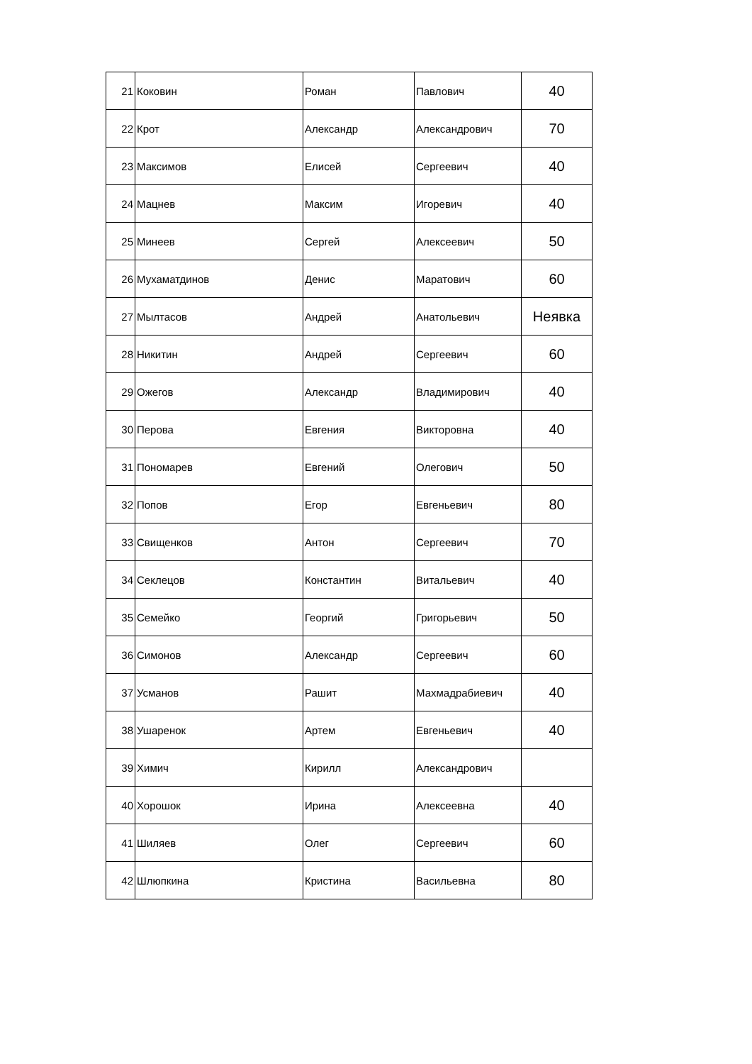| 21 | Коковин | Роман | Павлович | 40 |
| 22 | Крот | Александр | Александрович | 70 |
| 23 | Максимов | Елисей | Сергеевич | 40 |
| 24 | Мацнев | Максим | Игоревич | 40 |
| 25 | Минеев | Сергей | Алексеевич | 50 |
| 26 | Мухаматдинов | Денис | Маратович | 60 |
| 27 | Мылтасов | Андрей | Анатольевич | Неявка |
| 28 | Никитин | Андрей | Сергеевич | 60 |
| 29 | Ожегов | Александр | Владимирович | 40 |
| 30 | Перова | Евгения | Викторовна | 40 |
| 31 | Пономарев | Евгений | Олегович | 50 |
| 32 | Попов | Егор | Евгеньевич | 80 |
| 33 | Свищенков | Антон | Сергеевич | 70 |
| 34 | Секлецов | Константин | Витальевич | 40 |
| 35 | Семейко | Георгий | Григорьевич | 50 |
| 36 | Симонов | Александр | Сергеевич | 60 |
| 37 | Усманов | Рашит | Махмадрабиевич | 40 |
| 38 | Ушаренок | Артем | Евгеньевич | 40 |
| 39 | Химич | Кирилл | Александрович | |
| 40 | Хорошок | Ирина | Алексеевна | 40 |
| 41 | Шиляев | Олег | Сергеевич | 60 |
| 42 | Шлюпкина | Кристина | Васильевна | 80 |